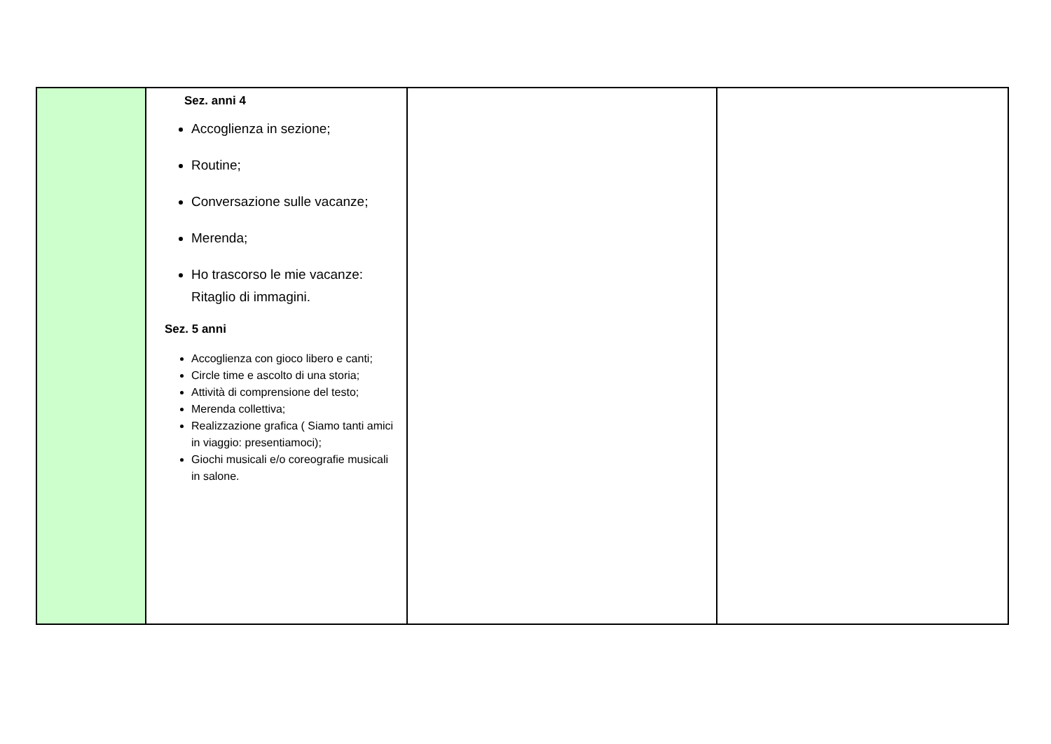| | Sez. anni 4 Accoglienza in sezione; Routine; Conversazione sulle vacanze; Merenda; Ho trascorso le mie vacanze: Ritaglio di immagini. Sez. 5 anni Accoglienza con gioco libero e canti; Circle time e ascolto di una storia; Attività di comprensione del testo; Merenda collettiva; Realizzazione grafica ( Siamo tanti amici in viaggio: presentiamoci); Giochi musicali e/o coreografie musicali in salone. | | |